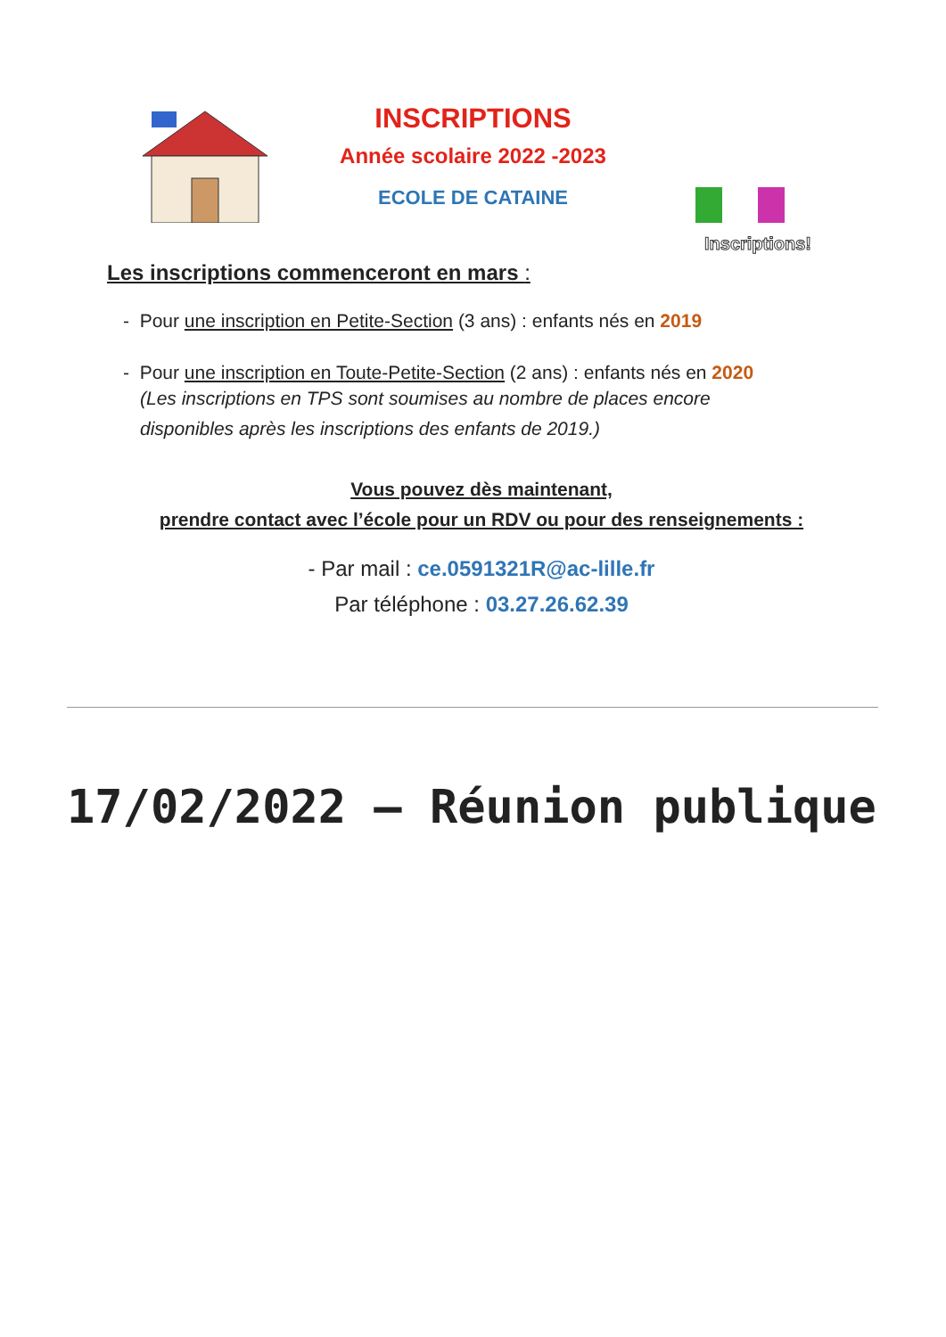INSCRIPTIONS
Année scolaire 2022 -2023
ECOLE DE CATAINE
Inscriptions!
Les inscriptions commenceront en mars :
- Pour une inscription en Petite-Section (3 ans) : enfants nés en 2019
- Pour une inscription en Toute-Petite-Section (2 ans) : enfants nés en 2020
(Les inscriptions en TPS sont soumises au nombre de places encore
disponibles après les inscriptions des enfants de 2019.)
Vous pouvez dès maintenant,
prendre contact avec l’école pour un RDV ou pour des renseignements :
- Par mail : ce.0591321R@ac-lille.fr
Par téléphone : 03.27.26.62.39
17/02/2022 – Réunion publique